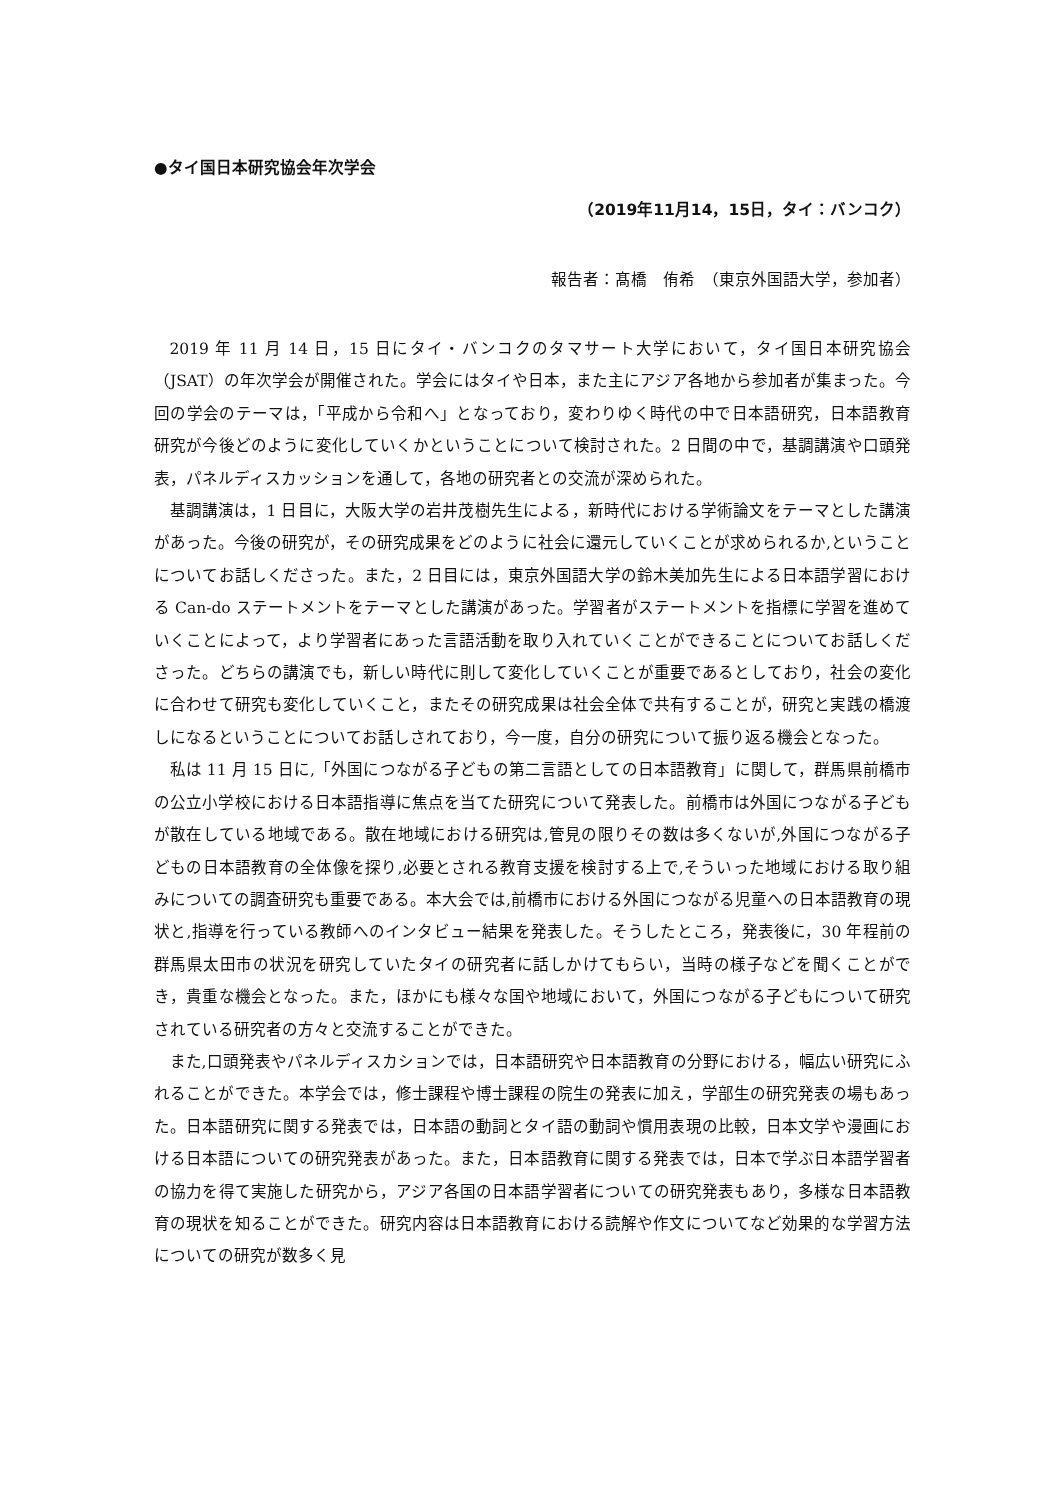●タイ国日本研究協会年次学会
（2019年11月14，15日，タイ：バンコク）
報告者：髙橋　侑希　（東京外国語大学，参加者）
2019 年 11 月 14 日，15 日にタイ・バンコクのタマサート大学において，タイ国日本研究協会（JSAT）の年次学会が開催された。学会にはタイや日本，また主にアジア各地から参加者が集まった。今回の学会のテーマは，「平成から令和へ」となっており，変わりゆく時代の中で日本語研究，日本語教育研究が今後どのように変化していくかということについて検討された。2 日間の中で，基調講演や口頭発表，パネルディスカッションを通して，各地の研究者との交流が深められた。
基調講演は，1 日目に，大阪大学の岩井茂樹先生による，新時代における学術論文をテーマとした講演があった。今後の研究が，その研究成果をどのように社会に還元していくことが求められるか,ということについてお話しくださった。また，2 日目には，東京外国語大学の鈴木美加先生による日本語学習における Can-do ステートメントをテーマとした講演があった。学習者がステートメントを指標に学習を進めていくことによって，より学習者にあった言語活動を取り入れていくことができることについてお話しくださった。どちらの講演でも，新しい時代に則して変化していくことが重要であるとしており，社会の変化に合わせて研究も変化していくこと，またその研究成果は社会全体で共有することが，研究と実践の橋渡しになるということについてお話しされており，今一度，自分の研究について振り返る機会となった。
私は 11 月 15 日に,「外国につながる子どもの第二言語としての日本語教育」に関して，群馬県前橋市の公立小学校における日本語指導に焦点を当てた研究について発表した。前橋市は外国につながる子どもが散在している地域である。散在地域における研究は,管見の限りその数は多くないが,外国につながる子どもの日本語教育の全体像を探り,必要とされる教育支援を検討する上で,そういった地域における取り組みについての調査研究も重要である。本大会では,前橋市における外国につながる児童への日本語教育の現状と,指導を行っている教師へのインタビュー結果を発表した。そうしたところ，発表後に，30 年程前の群馬県太田市の状況を研究していたタイの研究者に話しかけてもらい，当時の様子などを聞くことができ，貴重な機会となった。また，ほかにも様々な国や地域において，外国につながる子どもについて研究されている研究者の方々と交流することができた。
また,口頭発表やパネルディスカションでは，日本語研究や日本語教育の分野における，幅広い研究にふれることができた。本学会では，修士課程や博士課程の院生の発表に加え，学部生の研究発表の場もあった。日本語研究に関する発表では，日本語の動詞とタイ語の動詞や慣用表現の比較，日本文学や漫画における日本語についての研究発表があった。また，日本語教育に関する発表では，日本で学ぶ日本語学習者の協力を得て実施した研究から，アジア各国の日本語学習者についての研究発表もあり，多様な日本語教育の現状を知ることができた。研究内容は日本語教育における読解や作文についてなど効果的な学習方法についての研究が数多く見